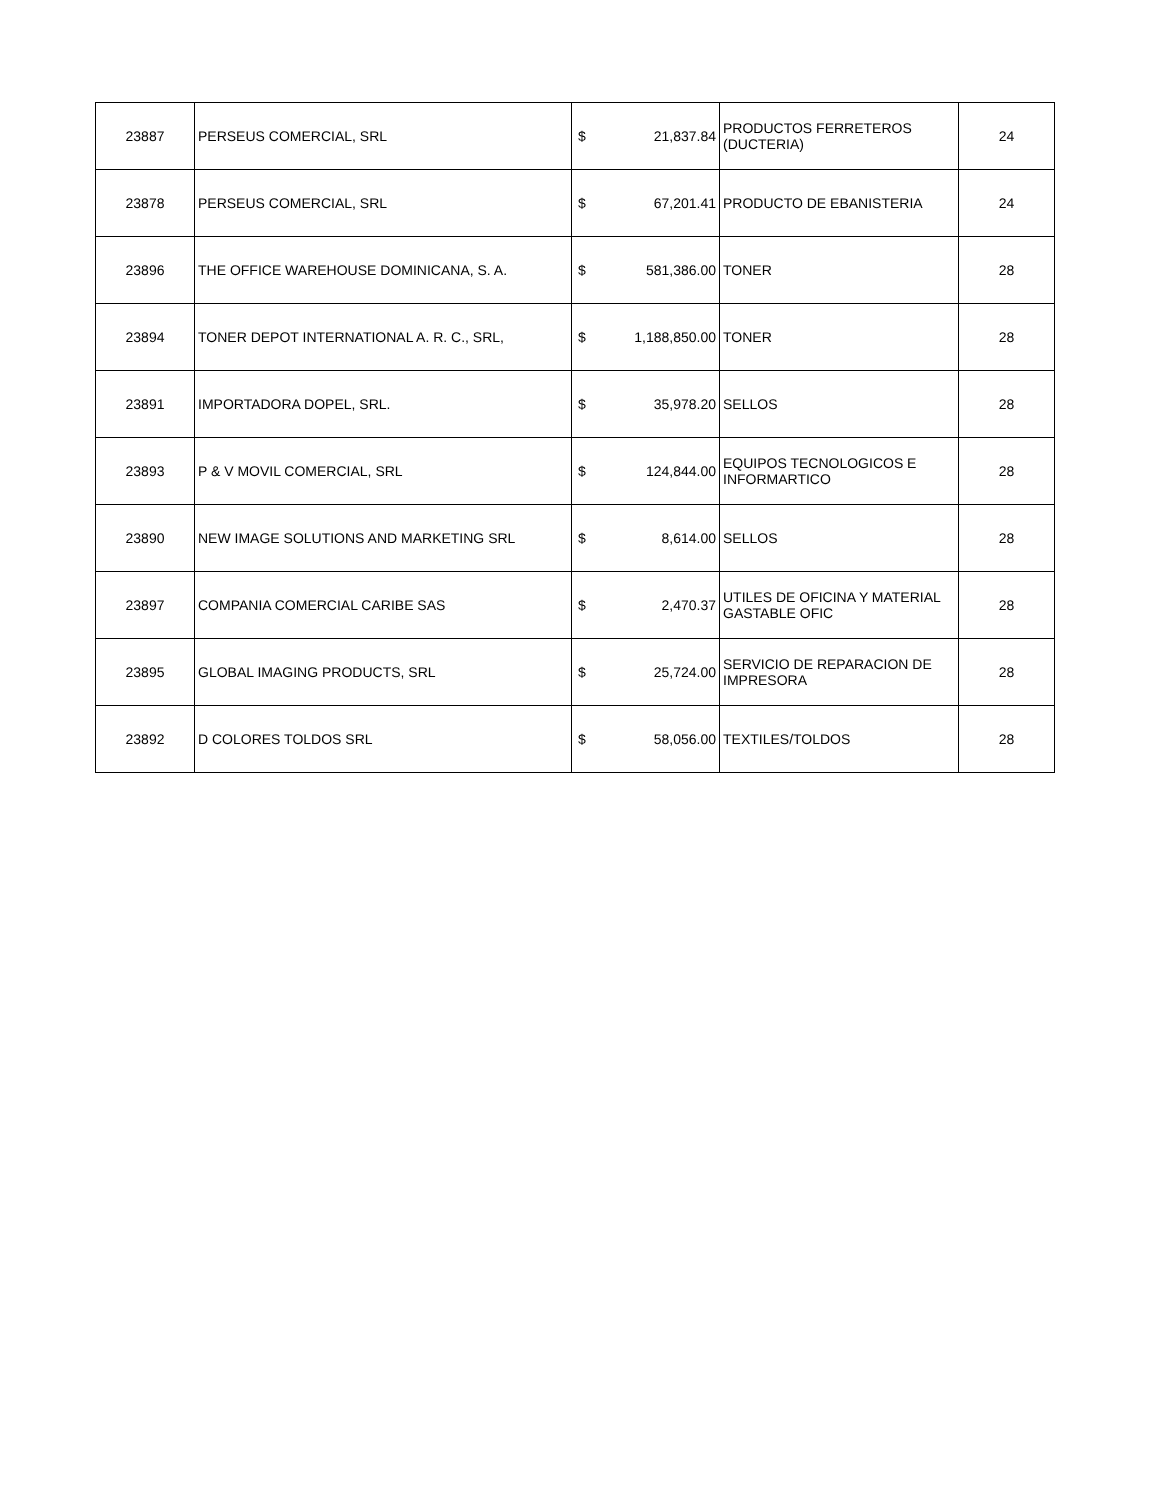| 23887 | PERSEUS COMERCIAL, SRL | $ | 21,837.84 | PRODUCTOS FERRETEROS (DUCTERIA) | 24 |
| 23878 | PERSEUS COMERCIAL, SRL | $ | 67,201.41 | PRODUCTO DE EBANISTERIA | 24 |
| 23896 | THE OFFICE WAREHOUSE DOMINICANA, S. A. | $ | 581,386.00 | TONER | 28 |
| 23894 | TONER DEPOT INTERNATIONAL A. R. C., SRL, | $ | 1,188,850.00 | TONER | 28 |
| 23891 | IMPORTADORA DOPEL, SRL. | $ | 35,978.20 | SELLOS | 28 |
| 23893 | P & V MOVIL COMERCIAL, SRL | $ | 124,844.00 | EQUIPOS TECNOLOGICOS E INFORMARTICO | 28 |
| 23890 | NEW IMAGE SOLUTIONS AND MARKETING SRL | $ | 8,614.00 | SELLOS | 28 |
| 23897 | COMPANIA COMERCIAL CARIBE SAS | $ | 2,470.37 | UTILES DE OFICINA Y MATERIAL GASTABLE OFIC | 28 |
| 23895 | GLOBAL IMAGING PRODUCTS, SRL | $ | 25,724.00 | SERVICIO DE REPARACION DE IMPRESORA | 28 |
| 23892 | D COLORES TOLDOS SRL | $ | 58,056.00 | TEXTILES/TOLDOS | 28 |